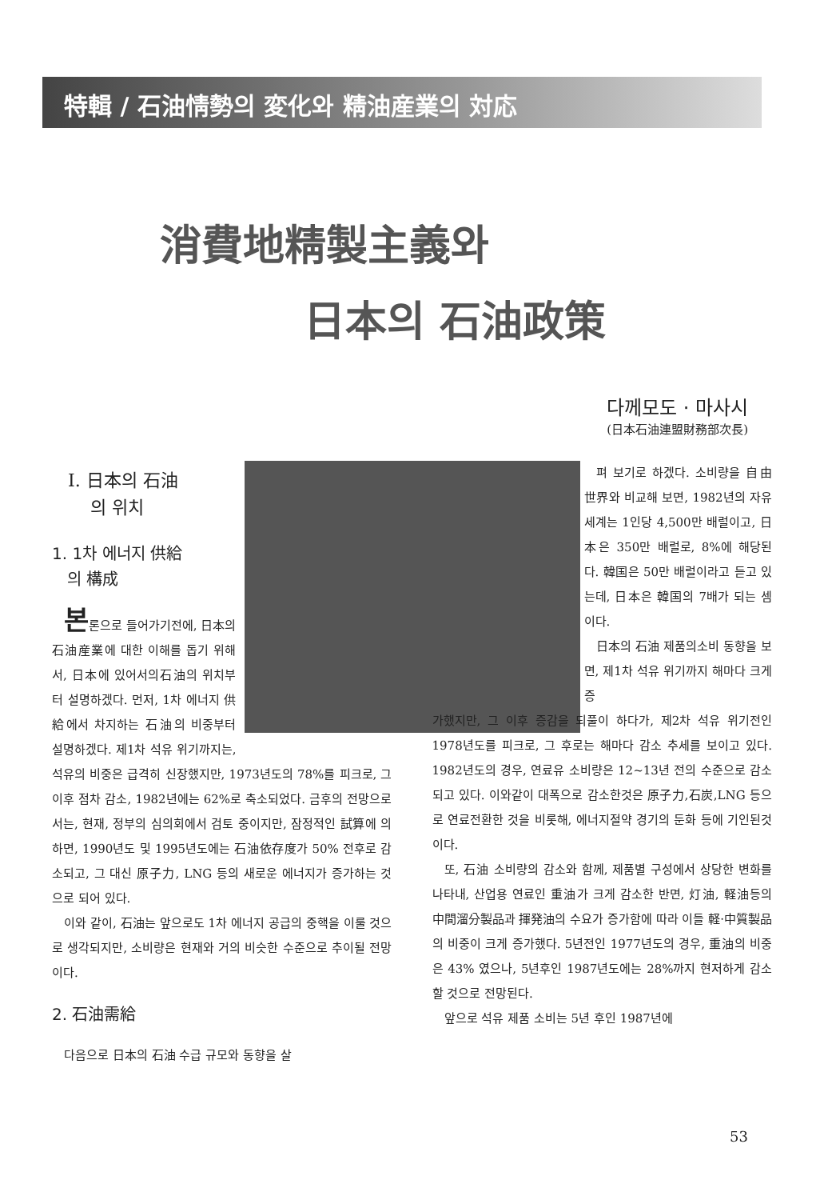特輯 / 石油情勢의 変化와 精油産業의 対応
消費地精製主義와
日本의 石油政策
다께모도 · 마사시
(日本石油連盟財務部次長)
Ⅰ. 日本의 石油
의 위치
1. 1차 에너지 供給
의 構成
본론으로 들어가기전에, 日本의石油産業에 대한 이해를 돕기 위해서, 日本에 있어서의石油의 위치부터 설명하겠다. 먼저, 1차 에너지 供給에서 차지하는 石油의 비중부터 설명하겠다. 제1차 석유 위기까지는, 석유의 비중은 급격히 신장했지만, 1973년도의 78%를 피크로, 그 이후 점차 감소, 1982년에는 62%로 축소되었다. 금후의 전망으로서는, 현재, 정부의 심의회에서 검토 중이지만, 잠정적인 試算에 의하면, 1990년도 및 1995년도에는 石油依存度가 50% 전후로 감소되고, 그 대신 原子力, LNG 등의 새로운 에너지가 증가하는 것으로 되어 있다.
이와 같이, 石油는 앞으로도 1차 에너지 공급의 중핵을 이룰 것으로 생각되지만, 소비량은 현재와 거의 비슷한 수준으로 추이될 전망이다.
2. 石油需給
다음으로 日本의 石油 수급 규모와 동향을 살
펴 보기로 하겠다. 소비량을 自由 世界와 비교해 보면, 1982년의 자유 세계는 1인당 4,500만 배럴이고, 日本은 350만 배럴로, 8%에 해당된다. 韓国은 50만 배럴이라고 듣고 있는데, 日本은 韓国의 7배가 되는 셈이다.
日本의 石油 제품의소비 동향을 보면, 제1차 석유 위기까지 해마다 크게 증
가했지만, 그 이후 증감을 되풀이 하다가, 제2차 석유 위기전인 1978년도를 피크로, 그 후로는 해마다 감소 추세를 보이고 있다. 1982년도의 경우, 연료유 소비량은 12~13년 전의 수준으로 감소 되고 있다. 이와같이 대폭으로 감소한것은 原子力,石炭,LNG 등으로 연료전환한 것을 비롯해, 에너지절약 경기의 둔화 등에 기인된것이다.
또, 石油 소비량의 감소와 함께, 제품별 구성에서 상당한 변화를 나타내, 산업용 연료인 重油가 크게 감소한 반면, 灯油, 軽油등의 中間溜分製品과 揮発油의 수요가 증가함에 따라 이들 軽·中質製品의 비중이 크게 증가했다. 5년전인 1977년도의 경우, 重油의 비중은 43% 였으나, 5년후인 1987년도에는 28%까지 현저하게 감소할 것으로 전망된다.
앞으로 석유 제품 소비는 5년 후인 1987년에
53